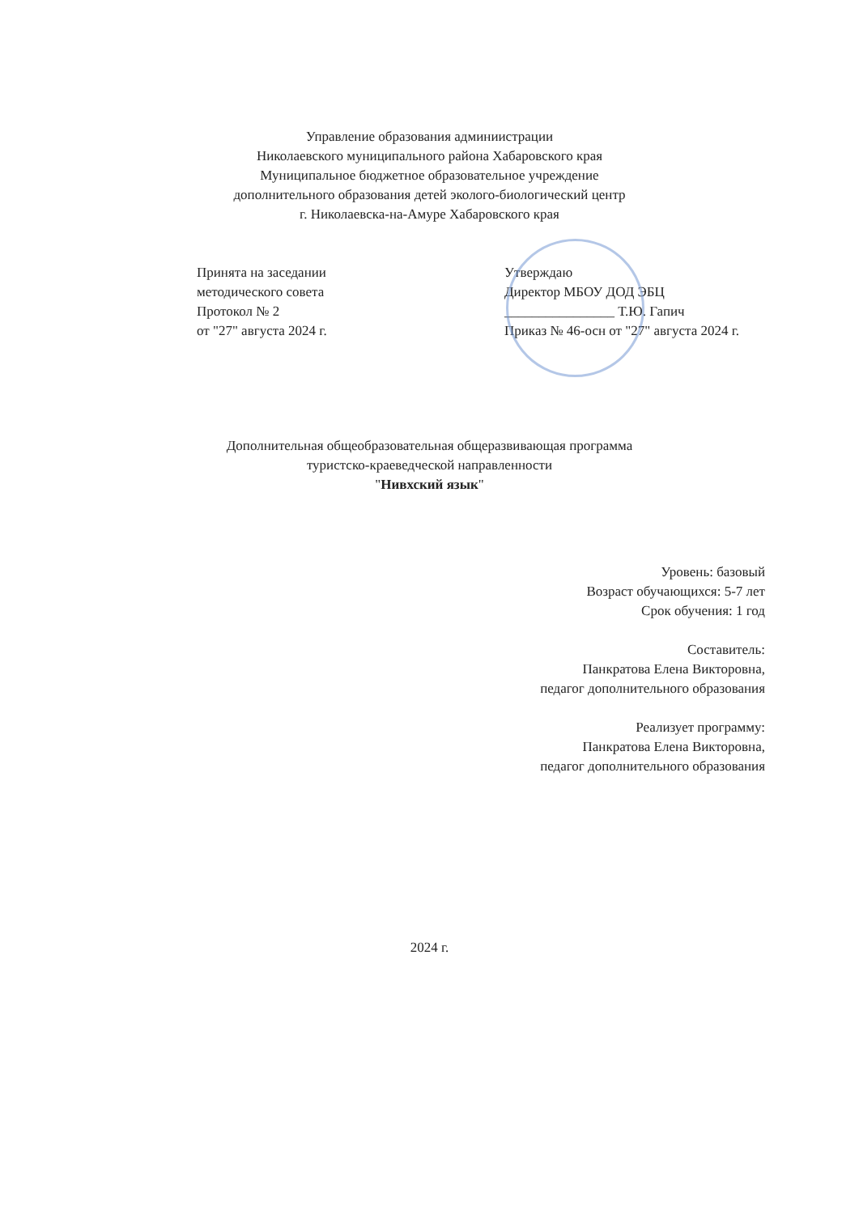Управление образования админиистрации
Николаевского муниципального района Хабаровского края
Муниципальное бюджетное образовательное учреждение
дополнительного образования детей эколого-биологический центр
г. Николаевска-на-Амуре Хабаровского края
Принята на заседании
методического совета
Протокол № 2
от "27" августа 2024 г.
Утверждаю
Директор МБОУ ДОД ЭБЦ
________________ Т.Ю. Гапич
Приказ № 46-осн от "27" августа 2024 г.
Дополнительная общеобразовательная общеразвивающая программа
туристско-краеведческой направленности
"Нивхский язык"
Уровень: базовый
Возраст обучающихся: 5-7 лет
Срок обучения: 1 год
Составитель:
Панкратова Елена Викторовна,
педагог дополнительного образования
Реализует программу:
Панкратова Елена Викторовна,
педагог дополнительного образования
2024 г.